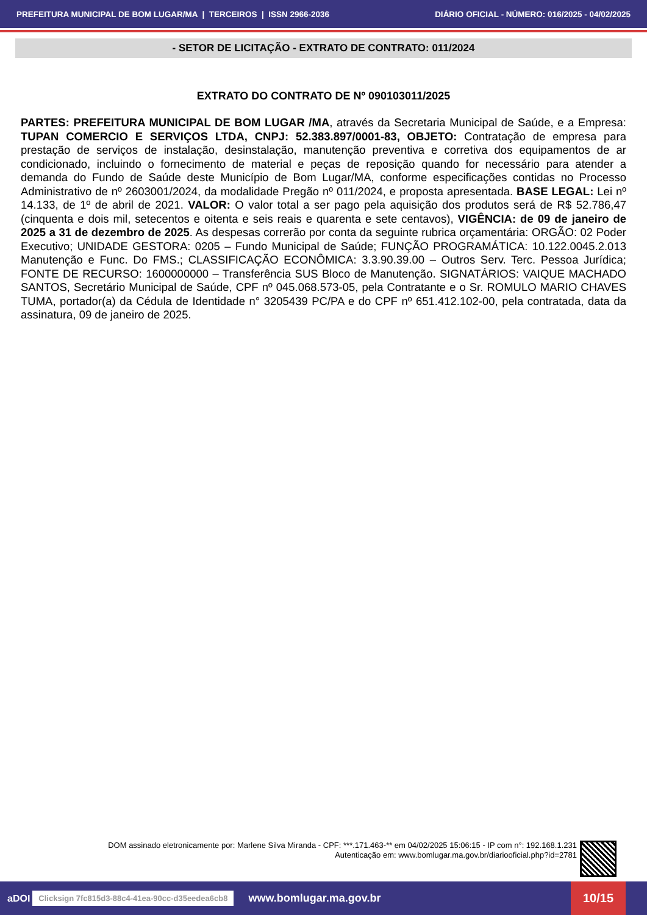PREFEITURA MUNICIPAL DE BOM LUGAR/MA | TERCEIROS | ISSN 2966-2036 DIÁRIO OFICIAL - NÚMERO: 016/2025 - 04/02/2025
- SETOR DE LICITAÇÃO - EXTRATO DE CONTRATO: 011/2024
EXTRATO DO CONTRATO DE Nº 090103011/2025
PARTES: PREFEITURA MUNICIPAL DE BOM LUGAR /MA, através da Secretaria Municipal de Saúde, e a Empresa: TUPAN COMERCIO E SERVIÇOS LTDA, CNPJ: 52.383.897/0001-83, OBJETO: Contratação de empresa para prestação de serviços de instalação, desinstalação, manutenção preventiva e corretiva dos equipamentos de ar condicionado, incluindo o fornecimento de material e peças de reposição quando for necessário para atender a demanda do Fundo de Saúde deste Município de Bom Lugar/MA, conforme especificações contidas no Processo Administrativo de nº 2603001/2024, da modalidade Pregão nº 011/2024, e proposta apresentada. BASE LEGAL: Lei nº 14.133, de 1º de abril de 2021. VALOR: O valor total a ser pago pela aquisição dos produtos será de R$ 52.786,47 (cinquenta e dois mil, setecentos e oitenta e seis reais e quarenta e sete centavos), VIGÊNCIA: de 09 de janeiro de 2025 a 31 de dezembro de 2025. As despesas correrão por conta da seguinte rubrica orçamentária: ORGÃO: 02 Poder Executivo; UNIDADE GESTORA: 0205 – Fundo Municipal de Saúde; FUNÇÃO PROGRAMÁTICA: 10.122.0045.2.013 Manutenção e Func. Do FMS.; CLASSIFICAÇÃO ECONÔMICA: 3.3.90.39.00 – Outros Serv. Terc. Pessoa Jurídica; FONTE DE RECURSO: 1600000000 – Transferência SUS Bloco de Manutenção. SIGNATÁRIOS: VAIQUE MACHADO SANTOS, Secretário Municipal de Saúde, CPF nº 045.068.573-05, pela Contratante e o Sr. ROMULO MARIO CHAVES TUMA, portador(a) da Cédula de Identidade n° 3205439 PC/PA e do CPF nº 651.412.102-00, pela contratada, data da assinatura, 09 de janeiro de 2025.
DOM assinado eletronicamente por: Marlene Silva Miranda - CPF: ***.171.463-** em 04/02/2025 15:06:15 - IP com n°: 192.168.1.231
Autenticação em: www.bomlugar.ma.gov.br/diariooficial.php?id=2781
aDOI Clicksign 7fc815d3-88c4-41ea-90cc-d35eedea6cb8 www.bomlugar.ma.gov.br 10/15